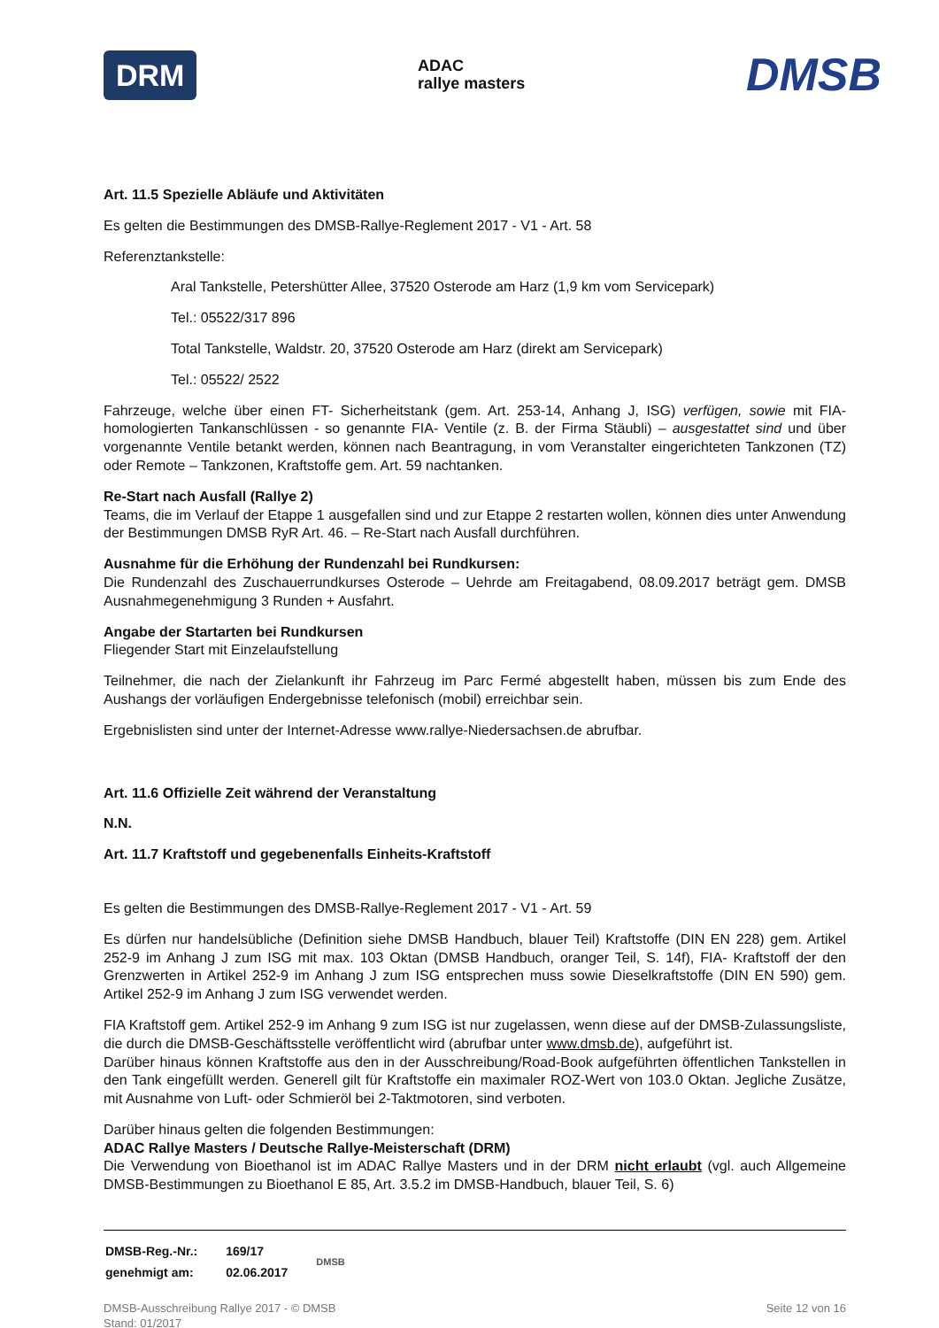DRM ADAC
rallye masters DMSB
Art. 11.5 Spezielle Abläufe und Aktivitäten
Es gelten die Bestimmungen des DMSB-Rallye-Reglement 2017 - V1 - Art. 58
Referenztankstelle:
Aral Tankstelle, Petershütter Allee, 37520 Osterode am Harz (1,9 km vom Servicepark)
Tel.: 05522/317 896
Total Tankstelle, Waldstr. 20, 37520 Osterode am Harz (direkt am Servicepark)
Tel.: 05522/ 2522
Fahrzeuge, welche über einen FT- Sicherheitstank (gem. Art. 253-14, Anhang J, ISG) verfügen, sowie mit FIA-homologierten Tankanschlüssen - so genannte FIA- Ventile (z. B. der Firma Stäubli) – ausgestattet sind und über vorgenannte Ventile betankt werden, können nach Beantragung, in vom Veranstalter eingerichteten Tankzonen (TZ) oder Remote – Tankzonen, Kraftstoffe gem. Art. 59 nachtanken.
Re-Start nach Ausfall (Rallye 2)
Teams, die im Verlauf der Etappe 1 ausgefallen sind und zur Etappe 2 restarten wollen, können dies unter Anwendung der Bestimmungen DMSB RyR Art. 46. – Re-Start nach Ausfall durchführen.
Ausnahme für die Erhöhung der Rundenzahl bei Rundkursen:
Die Rundenzahl des Zuschauerrundkurses Osterode – Uehrde am Freitagabend, 08.09.2017 beträgt gem. DMSB Ausnahmegenehmigung 3 Runden + Ausfahrt.
Angabe der Startarten bei Rundkursen
Fliegender Start mit Einzelaufstellung
Teilnehmer, die nach der Zielankunft ihr Fahrzeug im Parc Fermé abgestellt haben, müssen bis zum Ende des Aushangs der vorläufigen Endergebnisse telefonisch (mobil) erreichbar sein.
Ergebnislisten sind unter der Internet-Adresse www.rallye-Niedersachsen.de abrufbar.
Art. 11.6 Offizielle Zeit während der Veranstaltung
N.N.
Art. 11.7 Kraftstoff und gegebenenfalls Einheits-Kraftstoff
Es gelten die Bestimmungen des DMSB-Rallye-Reglement 2017 - V1 - Art. 59
Es dürfen nur handelsübliche (Definition siehe DMSB Handbuch, blauer Teil) Kraftstoffe (DIN EN 228) gem. Artikel 252-9 im Anhang J zum ISG mit max. 103 Oktan (DMSB Handbuch, oranger Teil, S. 14f), FIA- Kraftstoff der den Grenzwerten in Artikel 252-9 im Anhang J zum ISG entsprechen muss sowie Dieselkraftstoffe (DIN EN 590) gem. Artikel 252-9 im Anhang J zum ISG verwendet werden.
FIA Kraftstoff gem. Artikel 252-9 im Anhang 9 zum ISG ist nur zugelassen, wenn diese auf der DMSB-Zulassungsliste, die durch die DMSB-Geschäftsstelle veröffentlicht wird (abrufbar unter www.dmsb.de), aufgeführt ist.
Darüber hinaus können Kraftstoffe aus den in der Ausschreibung/Road-Book aufgeführten öffentlichen Tankstellen in den Tank eingefüllt werden. Generell gilt für Kraftstoffe ein maximaler ROZ-Wert von 103.0 Oktan. Jegliche Zusätze, mit Ausnahme von Luft- oder Schmieröl bei 2-Taktmotoren, sind verboten.
Darüber hinaus gelten die folgenden Bestimmungen:
ADAC Rallye Masters / Deutsche Rallye-Meisterschaft (DRM)
Die Verwendung von Bioethanol ist im ADAC Rallye Masters und in der DRM nicht erlaubt (vgl. auch Allgemeine DMSB-Bestimmungen zu Bioethanol E 85, Art. 3.5.2 im DMSB-Handbuch, blauer Teil, S. 6)
| DMSB-Reg.-Nr.: | 169/17 | DMSB |
| genehmigt am: | 02.06.2017 | |
DMSB-Ausschreibung Rallye 2017 - © DMSB
Stand: 01/2017 Seite 12 von 16